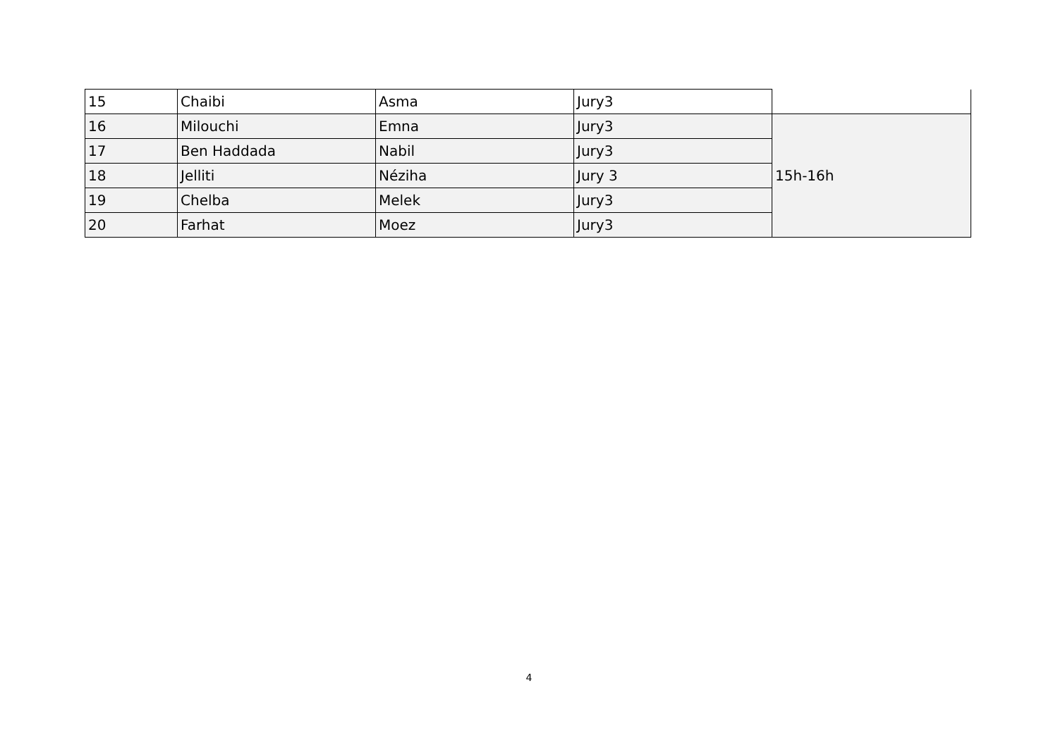| 15 | Chaibi | Asma | Jury3 | |
| 16 | Milouchi | Emna | Jury3 | 15h-16h |
| 17 | Ben Haddada | Nabil | Jury3 | |
| 18 | Jelliti | Néziha | Jury 3 | |
| 19 | Chelba | Melek | Jury3 | |
| 20 | Farhat | Moez | Jury3 | |
4